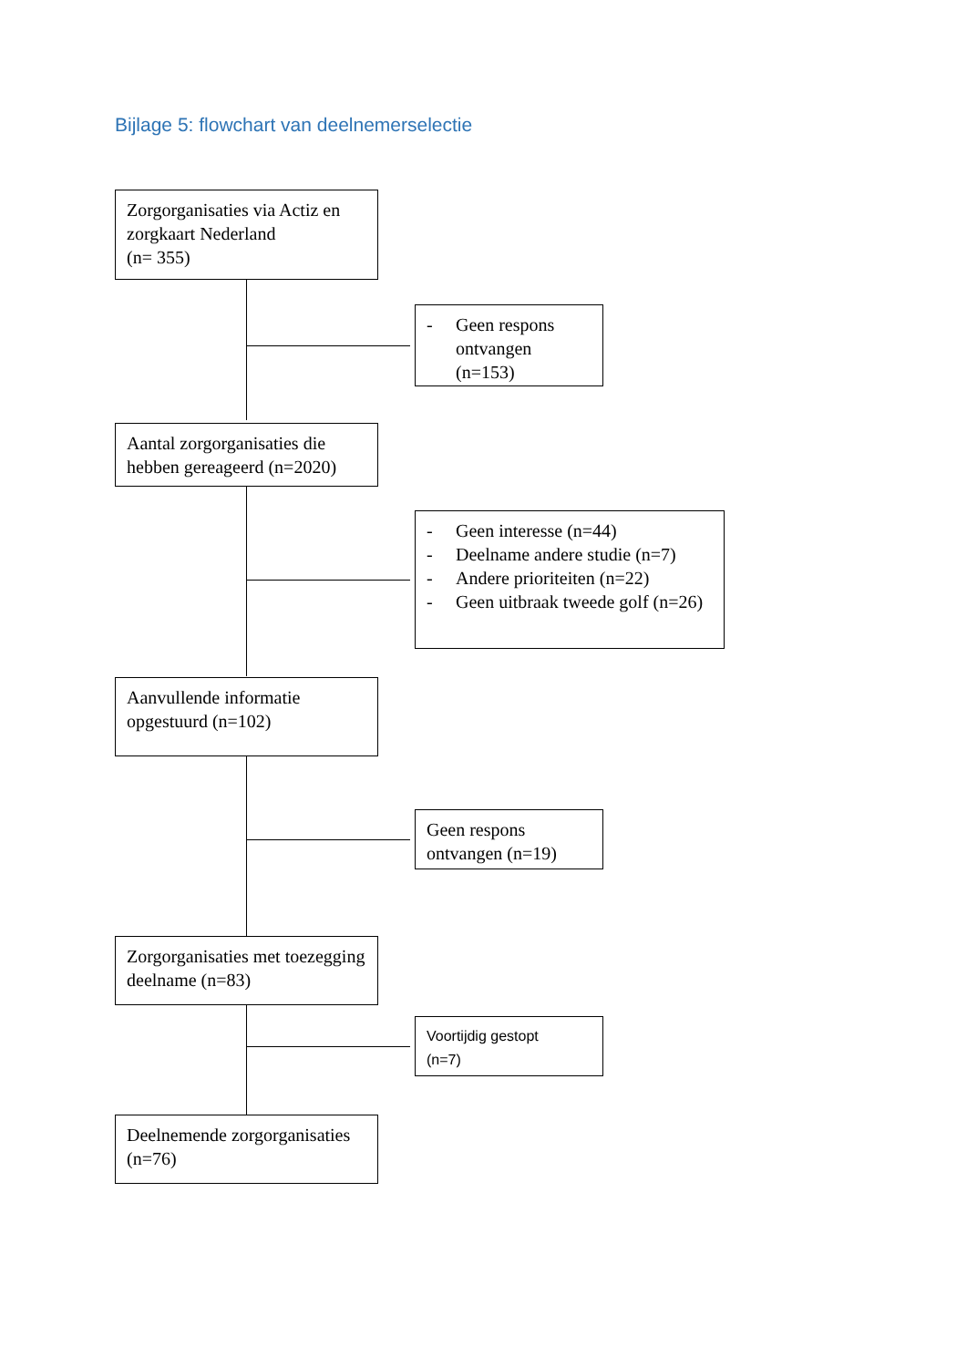Bijlage 5: flowchart van deelnemerselectie
Zorgorganisaties via Actiz en zorgkaart Nederland
(n= 355)
- Geen respons ontvangen (n=153)
Aantal zorgorganisaties die hebben gereageerd (n=2020)
- Geen interesse (n=44)
- Deelname andere studie (n=7)
- Andere prioriteiten (n=22)
- Geen uitbraak tweede golf (n=26)
Aanvullende informatie opgestuurd (n=102)
Geen respons ontvangen (n=19)
Zorgorganisaties met toezegging deelname (n=83)
Voortijdig gestopt
(n=7)
Deelnemende zorgorganisaties (n=76)